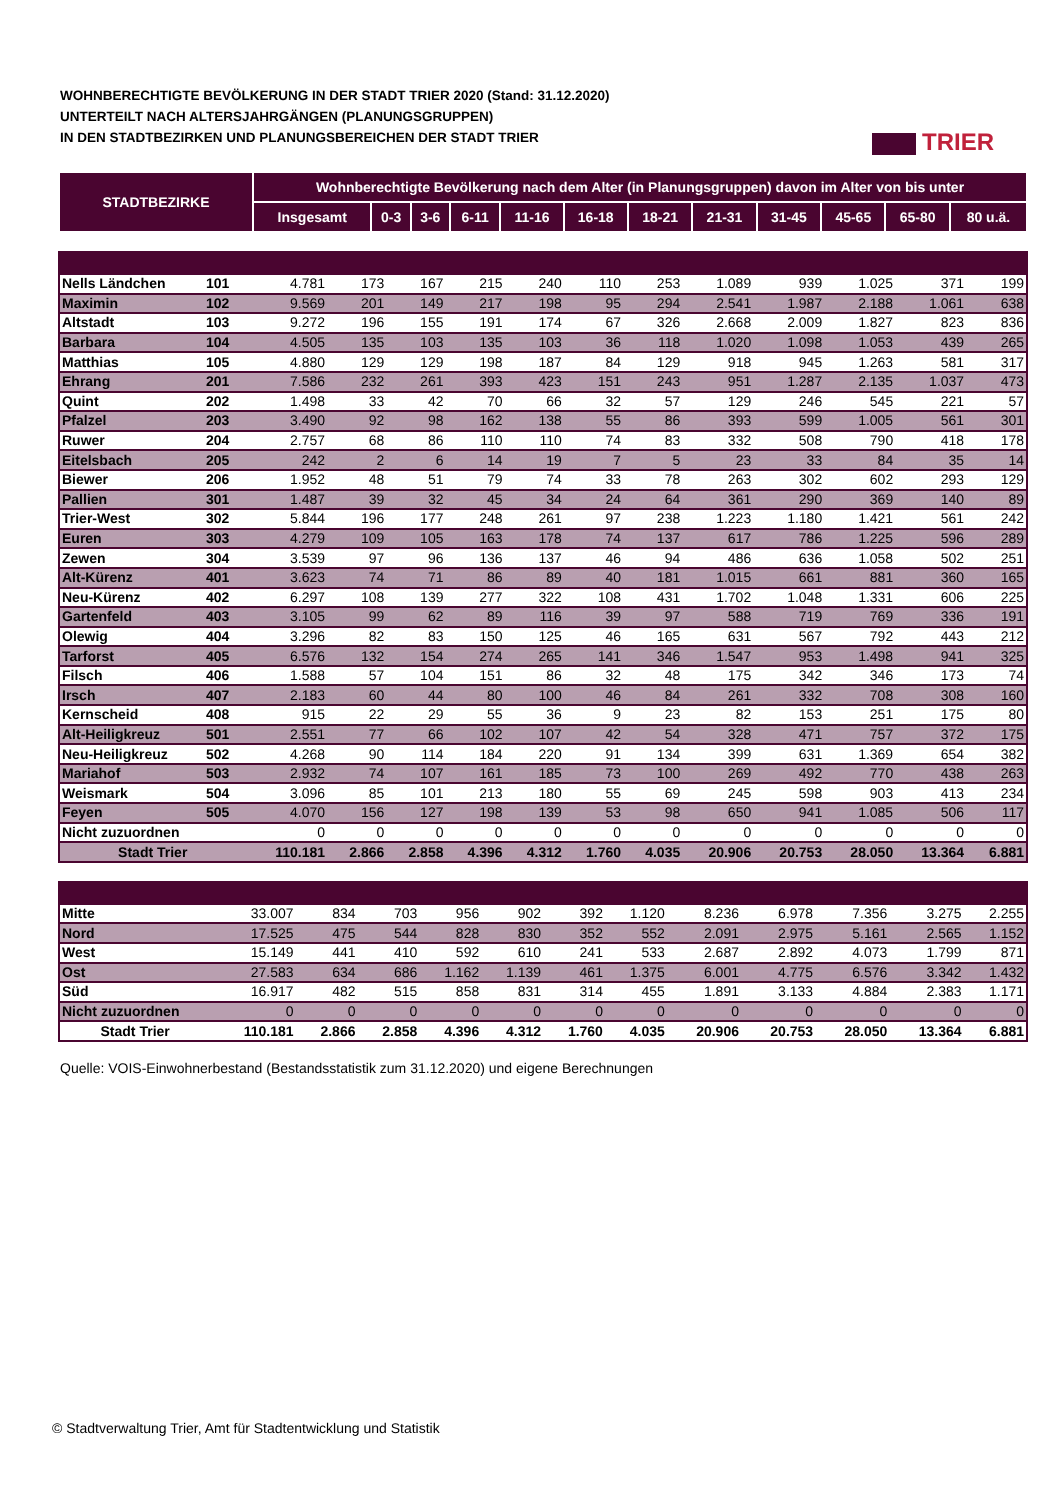WOHNBERECHTIGTE BEVÖLKERUNG IN DER STADT TRIER 2020 (Stand: 31.12.2020)
UNTERTEILT NACH ALTERSJAHRGÄNGEN (PLANUNGSGRUPPEN)
IN DEN STADTBEZIRKEN UND PLANUNGSBEREICHEN DER STADT TRIER
TRIER
| STADTBEZIRKE | Wohnberechtigte Bevölkerung nach dem Alter (in Planungsgruppen) davon im Alter von bis unter | | | | | | | | | | | |
| --- | --- | --- | --- | --- | --- | --- | --- | --- | --- | --- | --- | --- |
| | Insgesamt | 0-3 | 3-6 | 6-11 | 11-16 | 16-18 | 18-21 | 21-31 | 31-45 | 45-65 | 65-80 | 80 u.ä. |
| Nells Ländchen | 101 | 4.781 | 173 | 167 | 215 | 240 | 110 | 253 | 1.089 | 939 | 1.025 | 371 | 199 |
| Maximin | 102 | 9.569 | 201 | 149 | 217 | 198 | 95 | 294 | 2.541 | 1.987 | 2.188 | 1.061 | 638 |
| Altstadt | 103 | 9.272 | 196 | 155 | 191 | 174 | 67 | 326 | 2.668 | 2.009 | 1.827 | 823 | 836 |
| Barbara | 104 | 4.505 | 135 | 103 | 135 | 103 | 36 | 118 | 1.020 | 1.098 | 1.053 | 439 | 265 |
| Matthias | 105 | 4.880 | 129 | 129 | 198 | 187 | 84 | 129 | 918 | 945 | 1.263 | 581 | 317 |
| Ehrang | 201 | 7.586 | 232 | 261 | 393 | 423 | 151 | 243 | 951 | 1.287 | 2.135 | 1.037 | 473 |
| Quint | 202 | 1.498 | 33 | 42 | 70 | 66 | 32 | 57 | 129 | 246 | 545 | 221 | 57 |
| Pfalzel | 203 | 3.490 | 92 | 98 | 162 | 138 | 55 | 86 | 393 | 599 | 1.005 | 561 | 301 |
| Ruwer | 204 | 2.757 | 68 | 86 | 110 | 110 | 74 | 83 | 332 | 508 | 790 | 418 | 178 |
| Eitelsbach | 205 | 242 | 2 | 6 | 14 | 19 | 7 | 5 | 23 | 33 | 84 | 35 | 14 |
| Biewer | 206 | 1.952 | 48 | 51 | 79 | 74 | 33 | 78 | 263 | 302 | 602 | 293 | 129 |
| Pallien | 301 | 1.487 | 39 | 32 | 45 | 34 | 24 | 64 | 361 | 290 | 369 | 140 | 89 |
| Trier-West | 302 | 5.844 | 196 | 177 | 248 | 261 | 97 | 238 | 1.223 | 1.180 | 1.421 | 561 | 242 |
| Euren | 303 | 4.279 | 109 | 105 | 163 | 178 | 74 | 137 | 617 | 786 | 1.225 | 596 | 289 |
| Zewen | 304 | 3.539 | 97 | 96 | 136 | 137 | 46 | 94 | 486 | 636 | 1.058 | 502 | 251 |
| Alt-Kürenz | 401 | 3.623 | 74 | 71 | 86 | 89 | 40 | 181 | 1.015 | 661 | 881 | 360 | 165 |
| Neu-Kürenz | 402 | 6.297 | 108 | 139 | 277 | 322 | 108 | 431 | 1.702 | 1.048 | 1.331 | 606 | 225 |
| Gartenfeld | 403 | 3.105 | 99 | 62 | 89 | 116 | 39 | 97 | 588 | 719 | 769 | 336 | 191 |
| Olewig | 404 | 3.296 | 82 | 83 | 150 | 125 | 46 | 165 | 631 | 567 | 792 | 443 | 212 |
| Tarforst | 405 | 6.576 | 132 | 154 | 274 | 265 | 141 | 346 | 1.547 | 953 | 1.498 | 941 | 325 |
| Filsch | 406 | 1.588 | 57 | 104 | 151 | 86 | 32 | 48 | 175 | 342 | 346 | 173 | 74 |
| Irsch | 407 | 2.183 | 60 | 44 | 80 | 100 | 46 | 84 | 261 | 332 | 708 | 308 | 160 |
| Kernscheid | 408 | 915 | 22 | 29 | 55 | 36 | 9 | 23 | 82 | 153 | 251 | 175 | 80 |
| Alt-Heiligkreuz | 501 | 2.551 | 77 | 66 | 102 | 107 | 42 | 54 | 328 | 471 | 757 | 372 | 175 |
| Neu-Heiligkreuz | 502 | 4.268 | 90 | 114 | 184 | 220 | 91 | 134 | 399 | 631 | 1.369 | 654 | 382 |
| Mariahof | 503 | 2.932 | 74 | 107 | 161 | 185 | 73 | 100 | 269 | 492 | 770 | 438 | 263 |
| Weismark | 504 | 3.096 | 85 | 101 | 213 | 180 | 55 | 69 | 245 | 598 | 903 | 413 | 234 |
| Feyen | 505 | 4.070 | 156 | 127 | 198 | 139 | 53 | 98 | 650 | 941 | 1.085 | 506 | 117 |
| Nicht zuzuordnen | | 0 | 0 | 0 | 0 | 0 | 0 | 0 | 0 | 0 | 0 | 0 | 0 |
| Stadt Trier | | 110.181 | 2.866 | 2.858 | 4.396 | 4.312 | 1.760 | 4.035 | 20.906 | 20.753 | 28.050 | 13.364 | 6.881 |
| Mitte | | 33.007 | 834 | 703 | 956 | 902 | 392 | 1.120 | 8.236 | 6.978 | 7.356 | 3.275 | 2.255 |
| Nord | | 17.525 | 475 | 544 | 828 | 830 | 352 | 552 | 2.091 | 2.975 | 5.161 | 2.565 | 1.152 |
| West | | 15.149 | 441 | 410 | 592 | 610 | 241 | 533 | 2.687 | 2.892 | 4.073 | 1.799 | 871 |
| Ost | | 27.583 | 634 | 686 | 1.162 | 1.139 | 461 | 1.375 | 6.001 | 4.775 | 6.576 | 3.342 | 1.432 |
| Süd | | 16.917 | 482 | 515 | 858 | 831 | 314 | 455 | 1.891 | 3.133 | 4.884 | 2.383 | 1.171 |
| Nicht zuzuordnen | | 0 | 0 | 0 | 0 | 0 | 0 | 0 | 0 | 0 | 0 | 0 | 0 |
| Stadt Trier | | 110.181 | 2.866 | 2.858 | 4.396 | 4.312 | 1.760 | 4.035 | 20.906 | 20.753 | 28.050 | 13.364 | 6.881 |
Quelle: VOIS-Einwohnerbestand (Bestandsstatistik zum 31.12.2020) und eigene Berechnungen
© Stadtverwaltung Trier, Amt für Stadtentwicklung und Statistik